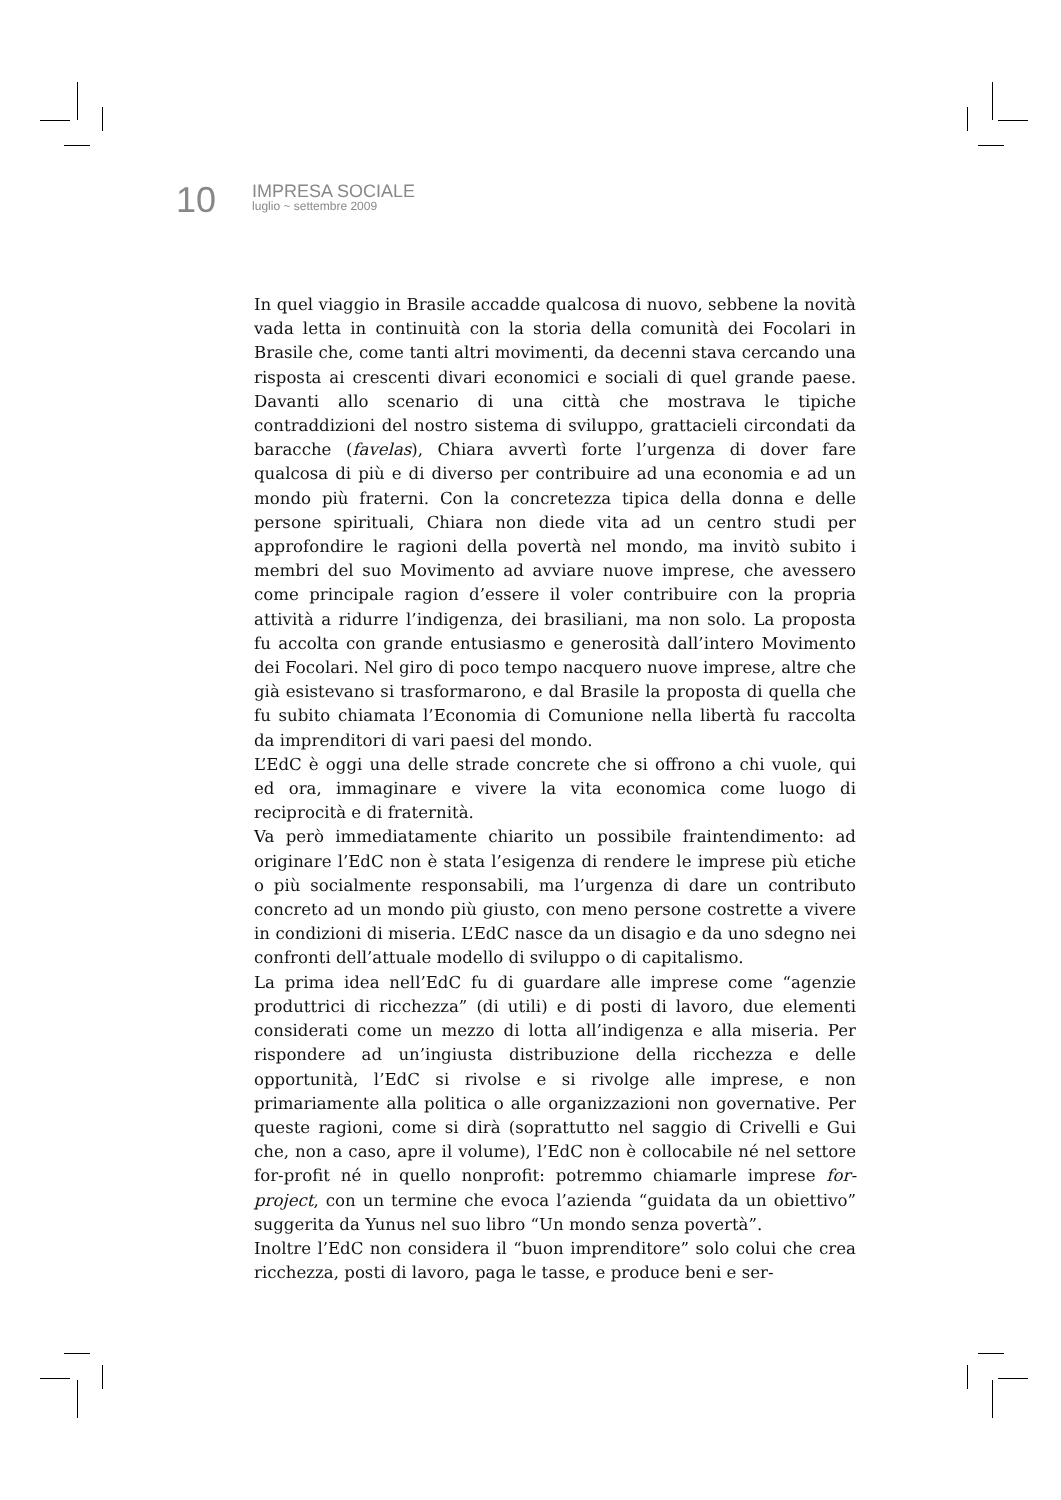10
IMPRESA SOCIALE
luglio ~ settembre 2009
In quel viaggio in Brasile accadde qualcosa di nuovo, sebbene la novità vada letta in continuità con la storia della comunità dei Focolari in Brasile che, come tanti altri movimenti, da decenni stava cercando una risposta ai crescenti divari economici e sociali di quel grande paese. Davanti allo scenario di una città che mostrava le tipiche contraddizioni del nostro sistema di sviluppo, grattacieli circondati da baracche (favelas), Chiara avvertì forte l’urgenza di dover fare qualcosa di più e di diverso per contribuire ad una economia e ad un mondo più fraterni. Con la concretezza tipica della donna e delle persone spirituali, Chiara non diede vita ad un centro studi per approfondire le ragioni della povertà nel mondo, ma invitò subito i membri del suo Movimento ad avviare nuove imprese, che avessero come principale ragion d’essere il voler contribuire con la propria attività a ridurre l’indigenza, dei brasiliani, ma non solo. La proposta fu accolta con grande entusiasmo e generosità dall’intero Movimento dei Focolari. Nel giro di poco tempo nacquero nuove imprese, altre che già esistevano si trasformarono, e dal Brasile la proposta di quella che fu subito chiamata l’Economia di Comunione nella libertà fu raccolta da imprenditori di vari paesi del mondo.
L’EdC è oggi una delle strade concrete che si offrono a chi vuole, qui ed ora, immaginare e vivere la vita economica come luogo di reciprocità e di fraternità.
Va però immediatamente chiarito un possibile fraintendimento: ad originare l’EdC non è stata l’esigenza di rendere le imprese più etiche o più socialmente responsabili, ma l’urgenza di dare un contributo concreto ad un mondo più giusto, con meno persone costrette a vivere in condizioni di miseria. L’EdC nasce da un disagio e da uno sdegno nei confronti dell’attuale modello di sviluppo o di capitalismo.
La prima idea nell’EdC fu di guardare alle imprese come “agenzie produttrici di ricchezza” (di utili) e di posti di lavoro, due elementi considerati come un mezzo di lotta all’indigenza e alla miseria. Per rispondere ad un’ingiusta distribuzione della ricchezza e delle opportunità, l’EdC si rivolse e si rivolge alle imprese, e non primariamente alla politica o alle organizzazioni non governative. Per queste ragioni, come si dirà (soprattutto nel saggio di Crivelli e Gui che, non a caso, apre il volume), l’EdC non è collocabile né nel settore for-profit né in quello nonprofit: potremmo chiamarle imprese for-project, con un termine che evoca l’azienda “guidata da un obiettivo” suggerita da Yunus nel suo libro “Un mondo senza povertà”.
Inoltre l’EdC non considera il “buon imprenditore” solo colui che crea ricchezza, posti di lavoro, paga le tasse, e produce beni e ser-